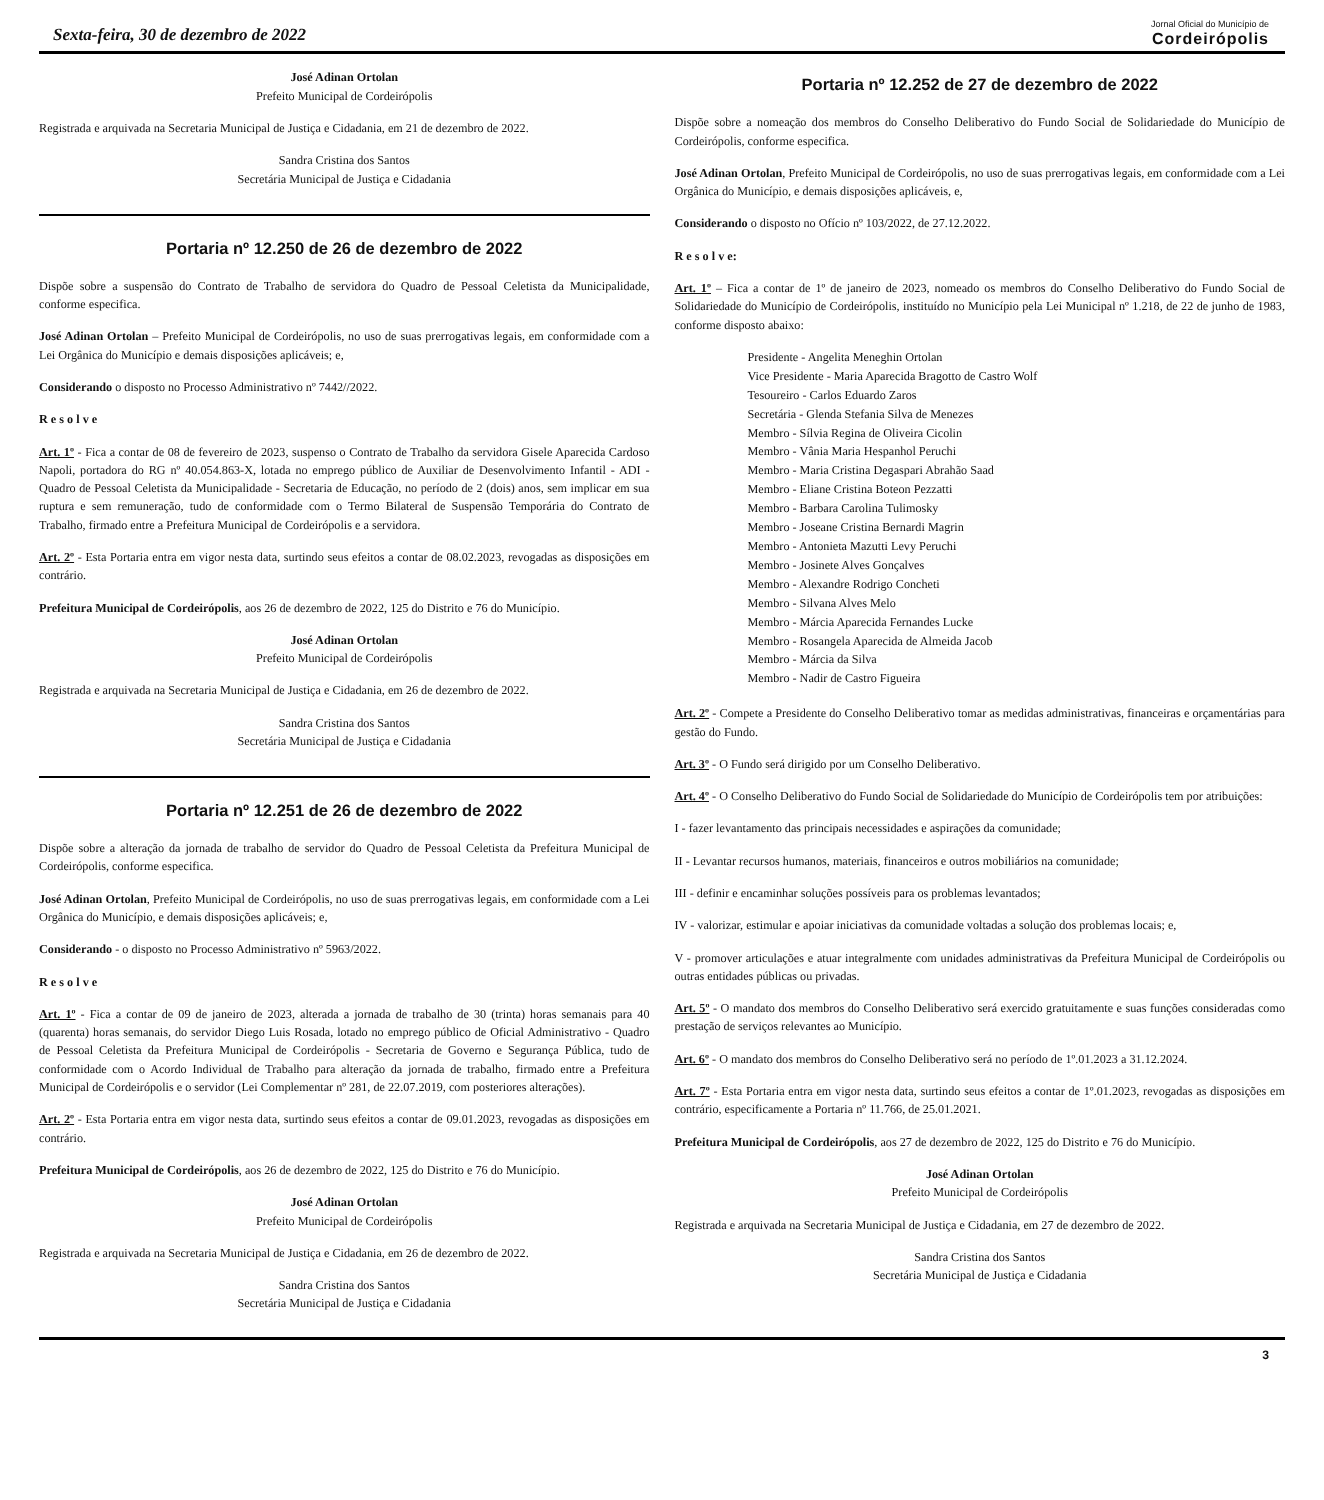Sexta-feira, 30 de dezembro de 2022
Jornal Oficial do Município de
Cordeirópolis
José Adinan Ortolan
Prefeito Municipal de Cordeirópolis
Registrada e arquivada na Secretaria Municipal de Justiça e Cidadania, em 21 de dezembro de 2022.
Sandra Cristina dos Santos
Secretária Municipal de Justiça e Cidadania
Portaria nº 12.250 de 26 de dezembro de 2022
Dispõe sobre a suspensão do Contrato de Trabalho de servidora do Quadro de Pessoal Celetista da Municipalidade, conforme especifica.
José Adinan Ortolan – Prefeito Municipal de Cordeirópolis, no uso de suas prerrogativas legais, em conformidade com a Lei Orgânica do Município e demais disposições aplicáveis; e,
Considerando o disposto no Processo Administrativo nº 7442//2022.
R e s o l v e
Art. 1º - Fica a contar de 08 de fevereiro de 2023, suspenso o Contrato de Trabalho da servidora Gisele Aparecida Cardoso Napoli, portadora do RG nº 40.054.863-X, lotada no emprego público de Auxiliar de Desenvolvimento Infantil - ADI - Quadro de Pessoal Celetista da Municipalidade - Secretaria de Educação, no período de 2 (dois) anos, sem implicar em sua ruptura e sem remuneração, tudo de conformidade com o Termo Bilateral de Suspensão Temporária do Contrato de Trabalho, firmado entre a Prefeitura Municipal de Cordeirópolis e a servidora.
Art. 2º - Esta Portaria entra em vigor nesta data, surtindo seus efeitos a contar de 08.02.2023, revogadas as disposições em contrário.
Prefeitura Municipal de Cordeirópolis, aos 26 de dezembro de 2022, 125 do Distrito e 76 do Município.
José Adinan Ortolan
Prefeito Municipal de Cordeirópolis
Registrada e arquivada na Secretaria Municipal de Justiça e Cidadania, em 26 de dezembro de 2022.
Sandra Cristina dos Santos
Secretária Municipal de Justiça e Cidadania
Portaria nº 12.251 de 26 de dezembro de 2022
Dispõe sobre a alteração da jornada de trabalho de servidor do Quadro de Pessoal Celetista da Prefeitura Municipal de Cordeirópolis, conforme especifica.
José Adinan Ortolan, Prefeito Municipal de Cordeirópolis, no uso de suas prerrogativas legais, em conformidade com a Lei Orgânica do Município, e demais disposições aplicáveis; e,
Considerando - o disposto no Processo Administrativo nº 5963/2022.
R e s o l v e
Art. 1º - Fica a contar de 09 de janeiro de 2023, alterada a jornada de trabalho de 30 (trinta) horas semanais para 40 (quarenta) horas semanais, do servidor Diego Luis Rosada, lotado no emprego público de Oficial Administrativo - Quadro de Pessoal Celetista da Prefeitura Municipal de Cordeirópolis - Secretaria de Governo e Segurança Pública, tudo de conformidade com o Acordo Individual de Trabalho para alteração da jornada de trabalho, firmado entre a Prefeitura Municipal de Cordeirópolis e o servidor (Lei Complementar nº 281, de 22.07.2019, com posteriores alterações).
Art. 2º - Esta Portaria entra em vigor nesta data, surtindo seus efeitos a contar de 09.01.2023, revogadas as disposições em contrário.
Prefeitura Municipal de Cordeirópolis, aos 26 de dezembro de 2022, 125 do Distrito e 76 do Município.
José Adinan Ortolan
Prefeito Municipal de Cordeirópolis
Registrada e arquivada na Secretaria Municipal de Justiça e Cidadania, em 26 de dezembro de 2022.
Sandra Cristina dos Santos
Secretária Municipal de Justiça e Cidadania
Portaria nº 12.252 de 27 de dezembro de 2022
Dispõe sobre a nomeação dos membros do Conselho Deliberativo do Fundo Social de Solidariedade do Município de Cordeirópolis, conforme especifica.
José Adinan Ortolan, Prefeito Municipal de Cordeirópolis, no uso de suas prerrogativas legais, em conformidade com a Lei Orgânica do Município, e demais disposições aplicáveis, e,
Considerando o disposto no Ofício nº 103/2022, de 27.12.2022.
R e s o l v e:
Art. 1º – Fica a contar de 1º de janeiro de 2023, nomeado os membros do Conselho Deliberativo do Fundo Social de Solidariedade do Município de Cordeirópolis, instituído no Município pela Lei Municipal nº 1.218, de 22 de junho de 1983, conforme disposto abaixo:
Presidente - Angelita Meneghin Ortolan
Vice Presidente - Maria Aparecida Bragotto de Castro Wolf
Tesoureiro - Carlos Eduardo Zaros
Secretária - Glenda Stefania Silva de Menezes
Membro - Sílvia Regina de Oliveira Cicolin
Membro - Vânia Maria Hespanhol Peruchi
Membro - Maria Cristina Degaspari Abrahão Saad
Membro - Eliane Cristina Boteon Pezzatti
Membro - Barbara Carolina Tulimosky
Membro - Joseane Cristina Bernardi Magrin
Membro - Antonieta Mazutti Levy Peruchi
Membro - Josinete Alves Gonçalves
Membro - Alexandre Rodrigo Concheti
Membro - Silvana Alves Melo
Membro - Márcia Aparecida Fernandes Lucke
Membro - Rosangela Aparecida de Almeida Jacob
Membro - Márcia da Silva
Membro - Nadir de Castro Figueira
Art. 2º - Compete a Presidente do Conselho Deliberativo tomar as medidas administrativas, financeiras e orçamentárias para gestão do Fundo.
Art. 3º - O Fundo será dirigido por um Conselho Deliberativo.
Art. 4º - O Conselho Deliberativo do Fundo Social de Solidariedade do Município de Cordeirópolis tem por atribuições:
I - fazer levantamento das principais necessidades e aspirações da comunidade;
II - Levantar recursos humanos, materiais, financeiros e outros mobiliários na comunidade;
III - definir e encaminhar soluções possíveis para os problemas levantados;
IV - valorizar, estimular e apoiar iniciativas da comunidade voltadas a solução dos problemas locais; e,
V - promover articulações e atuar integralmente com unidades administrativas da Prefeitura Municipal de Cordeirópolis ou outras entidades públicas ou privadas.
Art. 5º - O mandato dos membros do Conselho Deliberativo será exercido gratuitamente e suas funções consideradas como prestação de serviços relevantes ao Município.
Art. 6º - O mandato dos membros do Conselho Deliberativo será no período de 1º.01.2023 a 31.12.2024.
Art. 7º - Esta Portaria entra em vigor nesta data, surtindo seus efeitos a contar de 1º.01.2023, revogadas as disposições em contrário, especificamente a Portaria nº 11.766, de 25.01.2021.
Prefeitura Municipal de Cordeirópolis, aos 27 de dezembro de 2022, 125 do Distrito e 76 do Município.
José Adinan Ortolan
Prefeito Municipal de Cordeirópolis
Registrada e arquivada na Secretaria Municipal de Justiça e Cidadania, em 27 de dezembro de 2022.
Sandra Cristina dos Santos
Secretária Municipal de Justiça e Cidadania
3